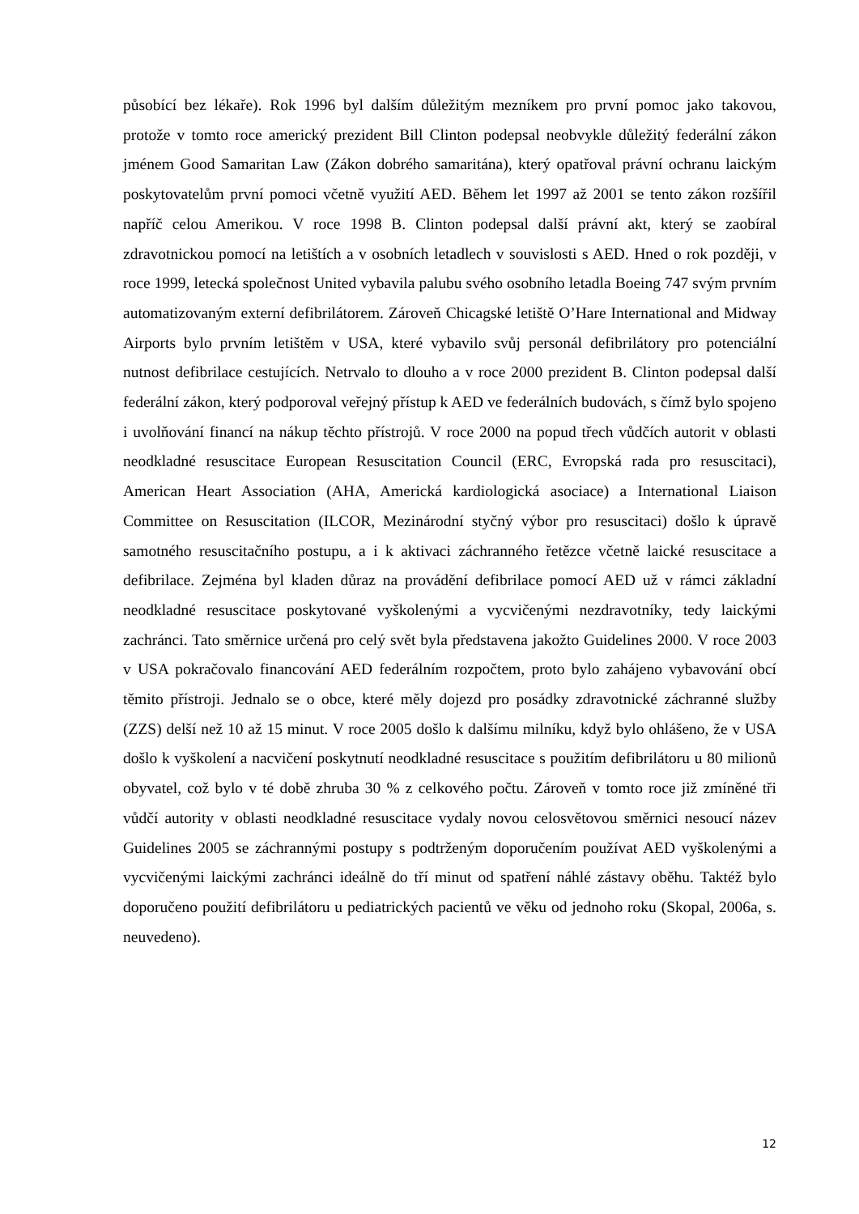působící bez lékaře). Rok 1996 byl dalším důležitým mezníkem pro první pomoc jako takovou, protože v tomto roce americký prezident Bill Clinton podepsal neobvykle důležitý federální zákon jménem Good Samaritan Law (Zákon dobrého samaritána), který opatřoval právní ochranu laickým poskytovatelům první pomoci včetně využití AED. Během let 1997 až 2001 se tento zákon rozšířil napříč celou Amerikou. V roce 1998 B. Clinton podepsal další právní akt, který se zaobíral zdravotnickou pomocí na letištích a v osobních letadlech v souvislosti s AED. Hned o rok později, v roce 1999, letecká společnost United vybavila palubu svého osobního letadla Boeing 747 svým prvním automatizovaným externí defibrilátorem. Zároveň Chicagské letiště O’Hare International and Midway Airports bylo prvním letištěm v USA, které vybavilo svůj personál defibrilátory pro potenciální nutnost defibrilace cestujících. Netrvalo to dlouho a v roce 2000 prezident B. Clinton podepsal další federální zákon, který podporoval veřejný přístup k AED ve federálních budovách, s čímž bylo spojeno i uvolňování financí na nákup těchto přístrojů. V roce 2000 na popud třech vůdčích autorit v oblasti neodkladné resuscitace European Resuscitation Council (ERC, Evropská rada pro resuscitaci), American Heart Association (AHA, Americká kardiologická asociace) a International Liaison Committee on Resuscitation (ILCOR, Mezinárodní styčný výbor pro resuscitaci) došlo k úpravě samotného resuscitačního postupu, a i k aktivaci záchranného řetězce včetně laické resuscitace a defibrilace. Zejména byl kladen důraz na provádění defibrilace pomocí AED už v rámci základní neodkladné resuscitace poskytované vyškolenými a vycvičenými nezdravotníky, tedy laickými zachránci. Tato směrnice určená pro celý svět byla představena jakožto Guidelines 2000. V roce 2003 v USA pokračovalo financování AED federálním rozpočtem, proto bylo zahájeno vybavování obcí těmito přístroji. Jednalo se o obce, které měly dojezd pro posádky zdravotnické záchranné služby (ZZS) delší než 10 až 15 minut. V roce 2005 došlo k dalšímu milníku, když bylo ohlášeno, že v USA došlo k vyškolení a nacvičení poskytnutí neodkladné resuscitace s použitím defibrilátoru u 80 milionů obyvatel, což bylo v té době zhruba 30 % z celkového počtu. Zároveň v tomto roce již zmíněné tři vůdčí autority v oblasti neodkladné resuscitace vydaly novou celosvětovou směrnici nesoucí název Guidelines 2005 se záchrannými postupy s podtrženým doporučením používat AED vyškolenými a vycvičenými laickými zachránci ideálně do tří minut od spatření náhlé zástavy oběhu. Taktéž bylo doporučeno použití defibrilátoru u pediatrických pacientů ve věku od jednoho roku (Skopal, 2006a, s. neuvedeno).
12